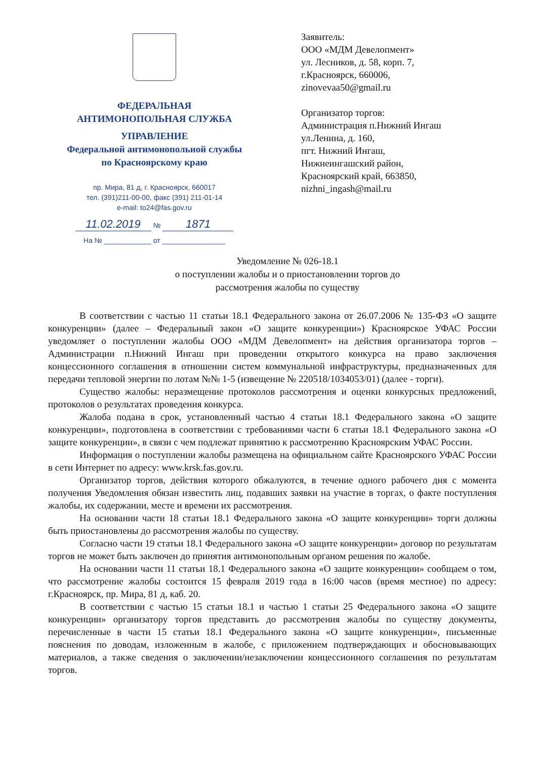ФЕДЕРАЛЬНАЯ
АНТИМОНОПОЛЬНАЯ СЛУЖБА
УПРАВЛЕНИЕ
Федеральной антимонопольной службы
по Красноярскому краю
пр. Мира, 81 д, г. Красноярск, 660017
тел. (391)211-00-00, факс (391) 211-01-14
e-mail: to24@fas.gov.ru
11.02.2019 № 1871
На № ____________ от ________________
Заявитель:
ООО «МДМ Девелопмент»
ул. Лесников, д. 58, корп. 7,
г.Красноярск, 660006,
zinovevaa50@gmail.ru
Организатор торгов:
Администрация п.Нижний Ингаш
ул.Ленина, д. 160,
пгт. Нижний Ингаш,
Нижнеингашский район,
Красноярский край, 663850,
nizhni_ingash@mail.ru
Уведомление № 026-18.1
о поступлении жалобы и о приостановлении торгов до
рассмотрения жалобы по существу
В соответствии с частью 11 статьи 18.1 Федерального закона от 26.07.2006 № 135-ФЗ «О защите конкуренции» (далее – Федеральный закон «О защите конкуренции») Красноярское УФАС России уведомляет о поступлении жалобы ООО «МДМ Девелопмент» на действия организатора торгов – Администрации п.Нижний Ингаш при проведении открытого конкурса на право заключения концессионного соглашения в отношении систем коммунальной инфраструктуры, предназначенных для передачи тепловой энергии по лотам №№ 1-5 (извещение № 220518/1034053/01) (далее - торги).
Существо жалобы: неразмещение протоколов рассмотрения и оценки конкурсных предложений, протоколов о результатах проведения конкурса.
Жалоба подана в срок, установленный частью 4 статьи 18.1 Федерального закона «О защите конкуренции», подготовлена в соответствии с требованиями части 6 статьи 18.1 Федерального закона «О защите конкуренции», в связи с чем подлежат принятию к рассмотрению Красноярским УФАС России.
Информация о поступлении жалобы размещена на официальном сайте Красноярского УФАС России в сети Интернет по адресу: www.krsk.fas.gov.ru.
Организатор торгов, действия которого обжалуются, в течение одного рабочего дня с момента получения Уведомления обязан известить лиц, подавших заявки на участие в торгах, о факте поступления жалобы, их содержании, месте и времени их рассмотрения.
На основании части 18 статьи 18.1 Федерального закона «О защите конкуренции» торги должны быть приостановлены до рассмотрения жалобы по существу.
Согласно части 19 статьи 18.1 Федерального закона «О защите конкуренции» договор по результатам торгов не может быть заключен до принятия антимонопольным органом решения по жалобе.
На основании части 11 статьи 18.1 Федерального закона «О защите конкуренции» сообщаем о том, что рассмотрение жалобы состоится 15 февраля 2019 года в 16:00 часов (время местное) по адресу: г.Красноярск, пр. Мира, 81 д, каб. 20.
В соответствии с частью 15 статьи 18.1 и частью 1 статьи 25 Федерального закона «О защите конкуренции» организатору торгов представить до рассмотрения жалобы по существу документы, перечисленные в части 15 статьи 18.1 Федерального закона «О защите конкуренции», письменные пояснения по доводам, изложенным в жалобе, с приложением подтверждающих и обосновывающих материалов, а также сведения о заключении/незаключении концессионного соглашения по результатам торгов.